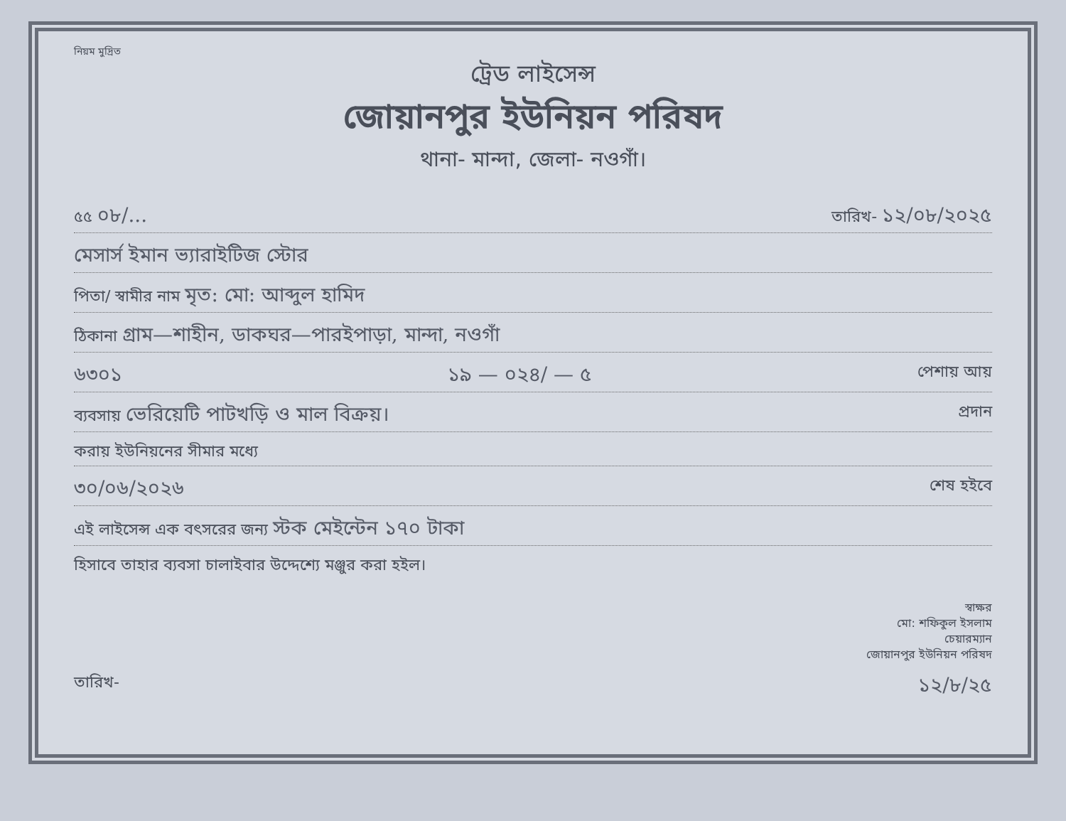নিয়ম মুদ্রিত
ট্রেড লাইসেন্স
জোয়ানপুর ইউনিয়ন পরিষদ
থানা- মান্দা, জেলা- নওগাঁ।
৫৫ ০৮/... তারিখ- ১২/০৮/২০২৫
মেসার্স ইমান ভ্যারাইটিজ স্টোর
পিতা/ স্বামীর নাম মৃত: মো: আব্দুল হামিদ
ঠিকানা গ্রাম—শাহীন, ডাকঘর—পারইপাড়া, মান্দা, নওগাঁ
৬৩০১ ১৯ — ০২৪/ — ৫ পেশায় আয়
ব্যবসায় ভেরিয়েটি পাটখড়ি ও মাল বিক্রয়। প্রদান
করায় ইউনিয়নের সীমার মধ্যে
৩০/০৬/২০২৬ শেষ হইবে
এই লাইসেন্স এক বৎসরের জন্য স্টক মেইন্টেন ১৭০ টাকা
হিসাবে তাহার ব্যবসা চালাইবার উদ্দেশ্যে মঞ্জুর করা হইল।
স্বাক্ষর
মো: শফিকুল ইসলাম
চেয়ারম্যান
জোয়ানপুর ইউনিয়ন পরিষদ
তারিখ- ১২/৮/২৫